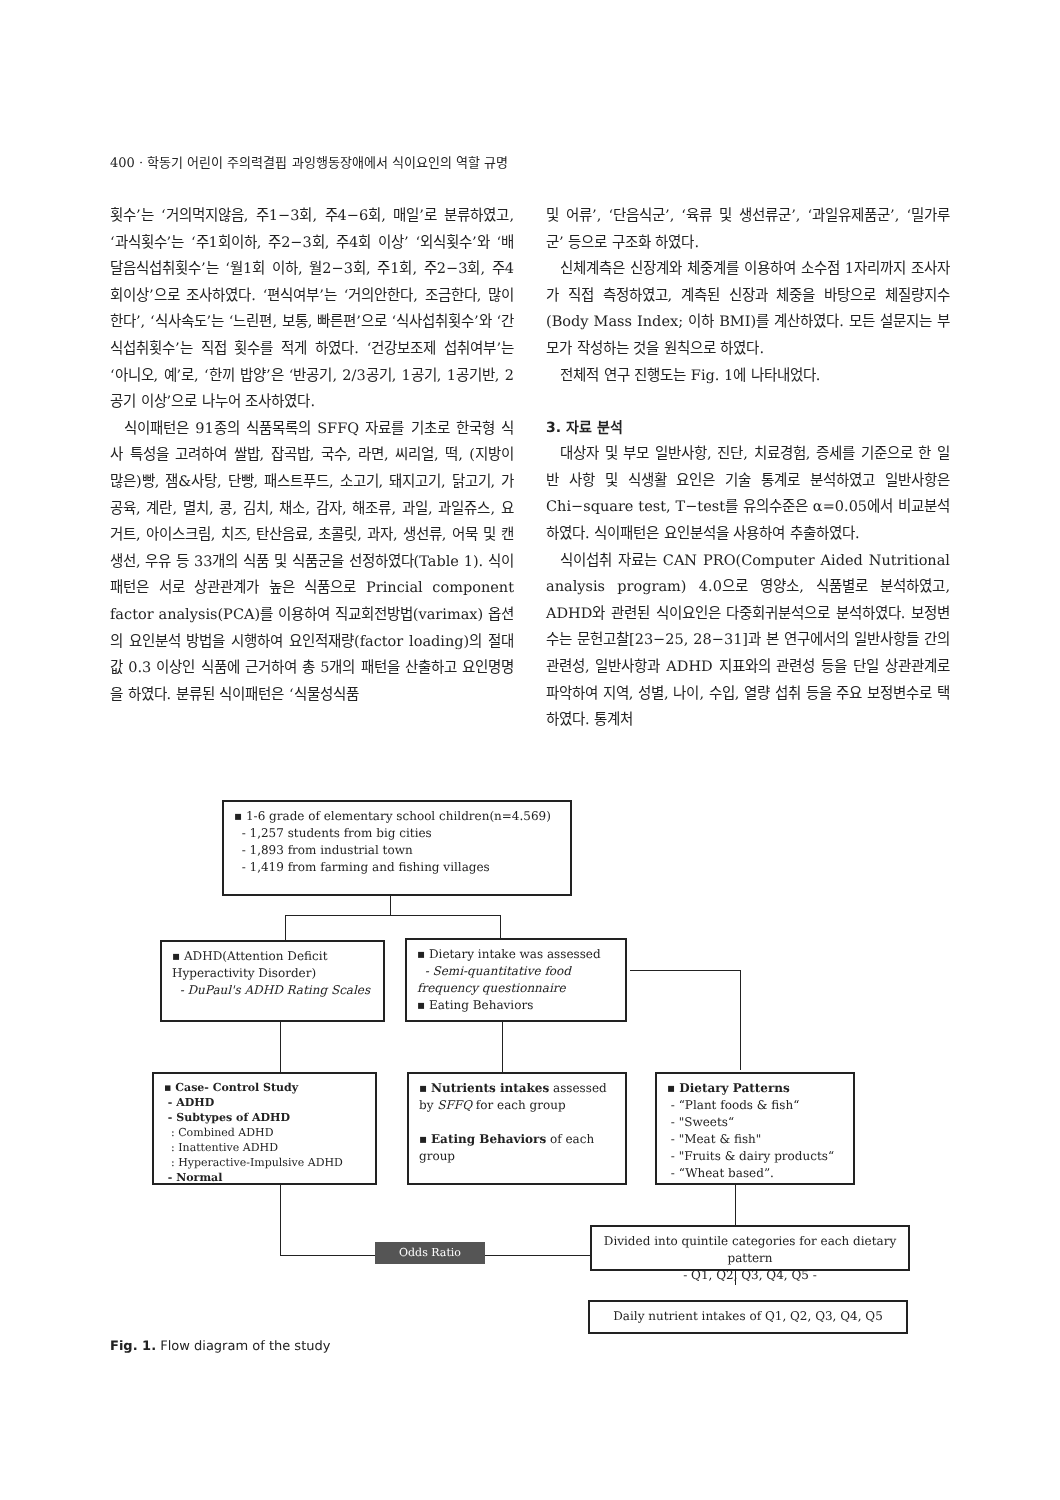400 · 학동기 어린이 주의력결핍 과잉행동장애에서 식이요인의 역할 규명
횟수’는 ‘거의먹지않음, 주1−3회, 주4−6회, 매일’로 분류하였고, ‘과식횟수’는 ‘주1회이하, 주2−3회, 주4회 이상’ ‘외식횟수’와 ‘배달음식섭취횟수’는 ‘월1회 이하, 월2−3회, 주1회, 주2−3회, 주4회이상’으로 조사하였다. ‘편식여부’는 ‘거의안한다, 조금한다, 많이한다’, ‘식사속도’는 ‘느린편, 보통, 빠른편’으로 ‘식사섭취횟수’와 ‘간식섭취횟수’는 직접 횟수를 적게 하였다. ‘건강보조제 섭취여부’는 ‘아니오, 예’로, ‘한끼 밥양’은 ‘반공기, 2/3공기, 1공기, 1공기반, 2공기 이상’으로 나누어 조사하였다.
식이패턴은 91종의 식품목록의 SFFQ 자료를 기초로 한국형 식사 특성을 고려하여 쌀밥, 잡곡밥, 국수, 라면, 씨리얼, 떡, (지방이 많은)빵, 잼&사탕, 단빵, 패스트푸드, 소고기, 돼지고기, 닭고기, 가공육, 계란, 멸치, 콩, 김치, 채소, 감자, 해조류, 과일, 과일쥬스, 요거트, 아이스크림, 치즈, 탄산음료, 초콜릿, 과자, 생선류, 어묵 및 캔생선, 우유 등 33개의 식품 및 식품군을 선정하였다(Table 1). 식이패턴은 서로 상관관계가 높은 식품으로 Princial component factor analysis(PCA)를 이용하여 직교회전방법(varimax) 옵션의 요인분석 방법을 시행하여 요인적재량(factor loading)의 절대값 0.3 이상인 식품에 근거하여 총 5개의 패턴을 산출하고 요인명명을 하였다. 분류된 식이패턴은 ‘식물성식품
및 어류’, ‘단음식군’, ‘육류 및 생선류군’, ‘과일유제품군’, ‘밀가루군’ 등으로 구조화 하였다.
신체계측은 신장계와 체중계를 이용하여 소수점 1자리까지 조사자가 직접 측정하였고, 계측된 신장과 체중을 바탕으로 체질량지수(Body Mass Index; 이하 BMI)를 계산하였다. 모든 설문지는 부모가 작성하는 것을 원칙으로 하였다.
전체적 연구 진행도는 Fig. 1에 나타내었다.
3. 자료 분석
대상자 및 부모 일반사항, 진단, 치료경험, 증세를 기준으로 한 일반 사항 및 식생활 요인은 기술 통계로 분석하였고 일반사항은 Chi−square test, T−test를 유의수준은 α=0.05에서 비교분석하였다. 식이패턴은 요인분석을 사용하여 추출하였다.
식이섭취 자료는 CAN PRO(Computer Aided Nutritional analysis program) 4.0으로 영양소, 식품별로 분석하였고, ADHD와 관련된 식이요인은 다중회귀분석으로 분석하였다. 보정변수는 문헌고찰[23−25, 28−31]과 본 연구에서의 일반사항들 간의 관련성, 일반사항과 ADHD 지표와의 관련성 등을 단일 상관관계로 파악하여 지역, 성별, 나이, 수입, 열량 섭취 등을 주요 보정변수로 택하였다. 통계처
▪ 1-6 grade of elementary school children(n=4.569)
- 1,257 students from big cities
- 1,893 from industrial town
- 1,419 from farming and fishing villages
▪ ADHD(Attention Deficit Hyperactivity Disorder)
- DuPaul's ADHD Rating Scales
▪ Dietary intake was assessed
- Semi-quantitative food frequency questionnaire
▪ Eating Behaviors
▪ Case- Control Study
- ADHD
- Subtypes of ADHD
: Combined ADHD
: Inattentive ADHD
: Hyperactive-Impulsive ADHD
- Normal
▪ Nutrients intakes assessed by SFFQ for each group
▪ Eating Behaviors of each group
▪ Dietary Patterns
- “Plant foods & fish“
- "Sweets“
- "Meat & fish"
- "Fruits & dairy products“
- “Wheat based”.
Odds Ratio
Divided into quintile categories for each dietary pattern
- Q1, Q2, Q3, Q4, Q5 -
Daily nutrient intakes of Q1, Q2, Q3, Q4, Q5
Fig. 1. Flow diagram of the study